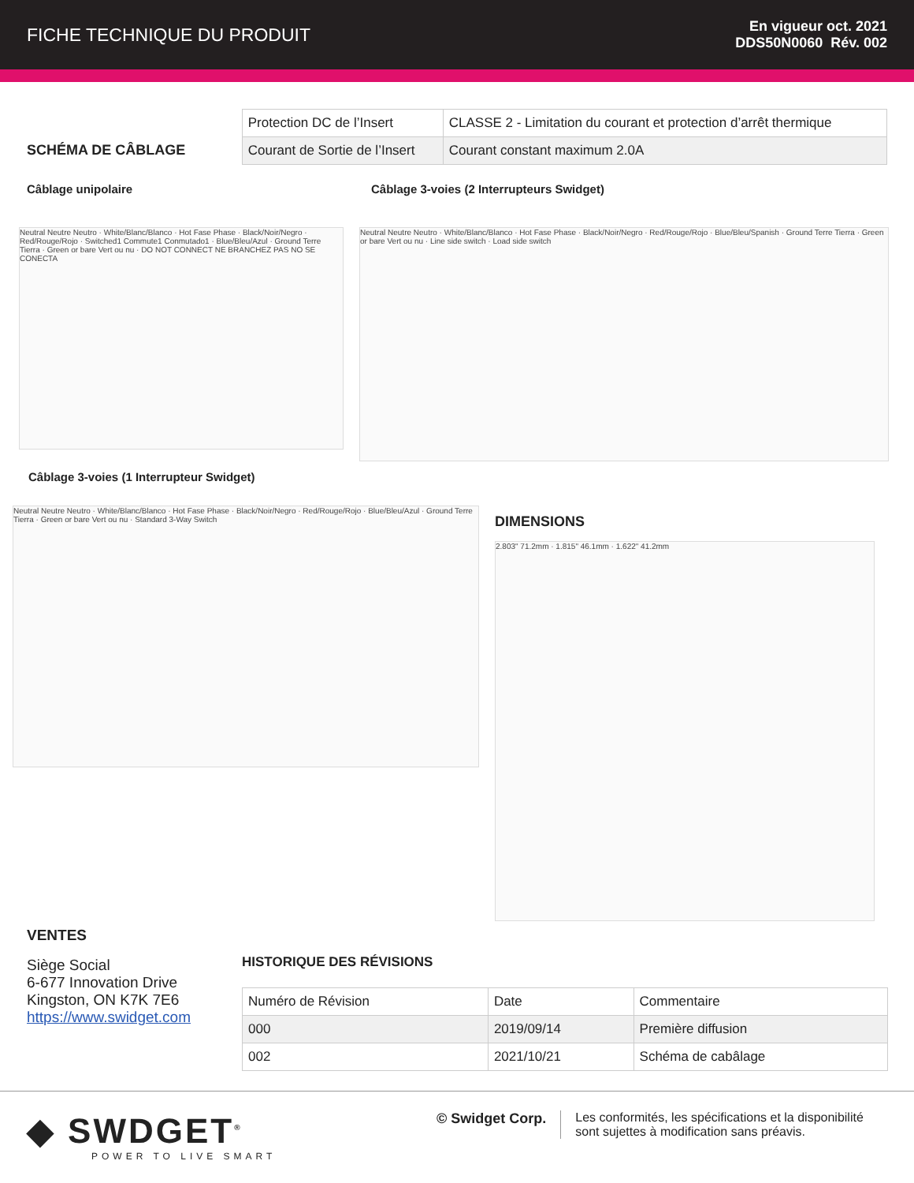FICHE TECHNIQUE DU PRODUIT
En vigueur oct. 2021
DDS50N0060 Rév. 002
SCHÉMA DE CÂBLAGE
| Protection DC de l’Insert | CLASSE 2 - Limitation du courant et protection d’arrêt thermique |
| Courant de Sortie de l’Insert | Courant constant maximum 2.0A |
Câblage unipolaire Câblage 3-voies (2 Interrupteurs Swidget)
Neutral Neutre Neutro · White/Blanc/Blanco · Hot Fase Phase · Black/Noir/Negro · Red/Rouge/Rojo · Switched1 Commute1 Conmutado1 · Blue/Bleu/Azul · Ground Terre Tierra · Green or bare Vert ou nu · DO NOT CONNECT NE BRANCHEZ PAS NO SE CONECTA
Neutral Neutre Neutro · White/Blanc/Blanco · Hot Fase Phase · Black/Noir/Negro · Red/Rouge/Rojo · Blue/Bleu/Spanish · Ground Terre Tierra · Green or bare Vert ou nu · Line side switch · Load side switch
Câblage 3-voies (1 Interrupteur Swidget)
Neutral Neutre Neutro · White/Blanc/Blanco · Hot Fase Phase · Black/Noir/Negro · Red/Rouge/Rojo · Blue/Bleu/Azul · Ground Terre Tierra · Green or bare Vert ou nu · Standard 3-Way Switch
DIMENSIONS
2.803" 71.2mm · 1.815" 46.1mm · 1.622" 41.2mm
VENTES
Siège Social
6-677 Innovation Drive
Kingston, ON K7K 7E6
https://www.swidget.com
HISTORIQUE DES RÉVISIONS
| Numéro de Révision | Date | Commentaire |
| 000 | 2019/09/14 | Première diffusion |
| 002 | 2021/10/21 | Schéma de cabâlage |
◆ SWDGET<sup>®</sup>
POWER TO LIVE SMART
© Swidget Corp.
Les conformités, les spécifications et la disponibilité
sont sujettes à modification sans préavis.